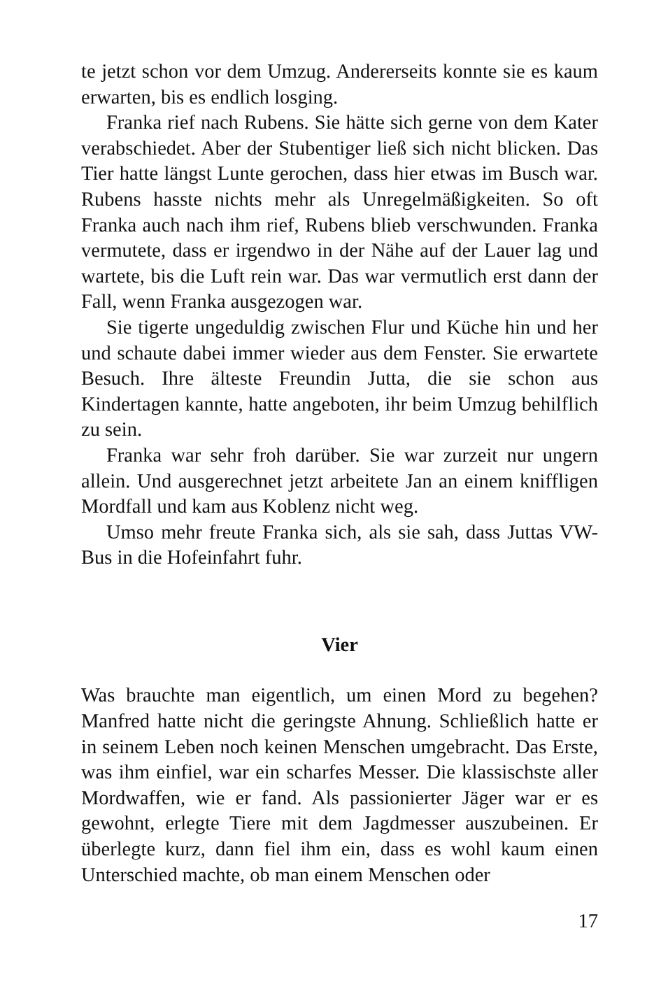te jetzt schon vor dem Umzug. Andererseits konnte sie es kaum erwarten, bis es endlich losging.
Franka rief nach Rubens. Sie hätte sich gerne von dem Kater verabschiedet. Aber der Stubentiger ließ sich nicht blicken. Das Tier hatte längst Lunte gerochen, dass hier etwas im Busch war. Rubens hasste nichts mehr als Unregelmäßigkeiten. So oft Franka auch nach ihm rief, Rubens blieb verschwunden. Franka vermutete, dass er irgendwo in der Nähe auf der Lauer lag und wartete, bis die Luft rein war. Das war vermutlich erst dann der Fall, wenn Franka ausgezogen war.
Sie tigerte ungeduldig zwischen Flur und Küche hin und her und schaute dabei immer wieder aus dem Fenster. Sie erwartete Besuch. Ihre älteste Freundin Jutta, die sie schon aus Kindertagen kannte, hatte angeboten, ihr beim Umzug behilflich zu sein.
Franka war sehr froh darüber. Sie war zurzeit nur ungern allein. Und ausgerechnet jetzt arbeitete Jan an einem kniffligen Mordfall und kam aus Koblenz nicht weg.
Umso mehr freute Franka sich, als sie sah, dass Juttas VW-Bus in die Hofeinfahrt fuhr.
Vier
Was brauchte man eigentlich, um einen Mord zu begehen? Manfred hatte nicht die geringste Ahnung. Schließlich hatte er in seinem Leben noch keinen Menschen umgebracht. Das Erste, was ihm einfiel, war ein scharfes Messer. Die klassischste aller Mordwaffen, wie er fand. Als passionierter Jäger war er es gewohnt, erlegte Tiere mit dem Jagdmesser auszubeinen. Er überlegte kurz, dann fiel ihm ein, dass es wohl kaum einen Unterschied machte, ob man einem Menschen oder
17